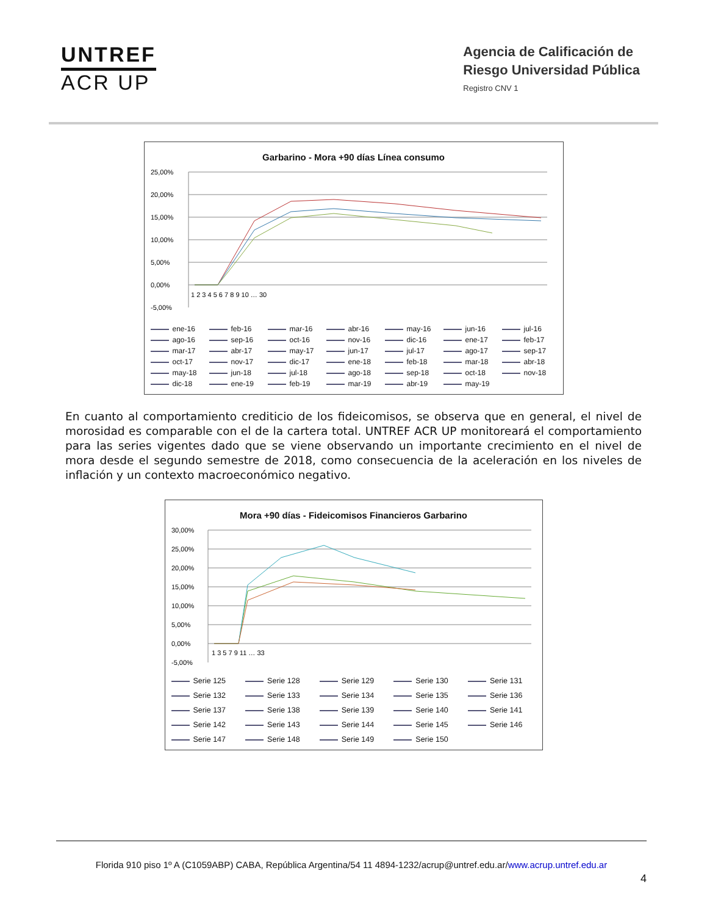UNTREF
ACR UP
Agencia de Calificación de
Riesgo Universidad Pública
Registro CNV 1
Garbarino - Mora +90 días Línea consumo
25,00%
20,00%
15,00%
10,00%
5,00%
0,00%
-5,00%
1 2 3 4 5 6 7 8 9 10 … 30
ene-16 feb-16 mar-16 abr-16 may-16 jun-16 jul-16 ago-16 sep-16 oct-16 nov-16 dic-16 ene-17 feb-17 mar-17 abr-17 may-17 jun-17 jul-17 ago-17 sep-17 oct-17 nov-17 dic-17 ene-18 feb-18 mar-18 abr-18 may-18 jun-18 jul-18 ago-18 sep-18 oct-18 nov-18 dic-18 ene-19 feb-19 mar-19 abr-19 may-19
En cuanto al comportamiento crediticio de los fideicomisos, se observa que en general, el nivel de morosidad es comparable con el de la cartera total. UNTREF ACR UP monitoreará el comportamiento para las series vigentes dado que se viene observando un importante crecimiento en el nivel de mora desde el segundo semestre de 2018, como consecuencia de la aceleración en los niveles de inflación y un contexto macroeconómico negativo.
Mora +90 días - Fideicomisos Financieros Garbarino
30,00%
25,00%
20,00%
15,00%
10,00%
5,00%
0,00%
-5,00%
1 3 5 7 9 11 … 33
Serie 125 Serie 128 Serie 129 Serie 130 Serie 131 Serie 132 Serie 133 Serie 134 Serie 135 Serie 136 Serie 137 Serie 138 Serie 139 Serie 140 Serie 141 Serie 142 Serie 143 Serie 144 Serie 145 Serie 146 Serie 147 Serie 148 Serie 149 Serie 150
Florida 910 piso 1º A (C1059ABP) CABA, República Argentina/54 11 4894-1232/acrup@untref.edu.ar/www.acrup.untref.edu.ar
4